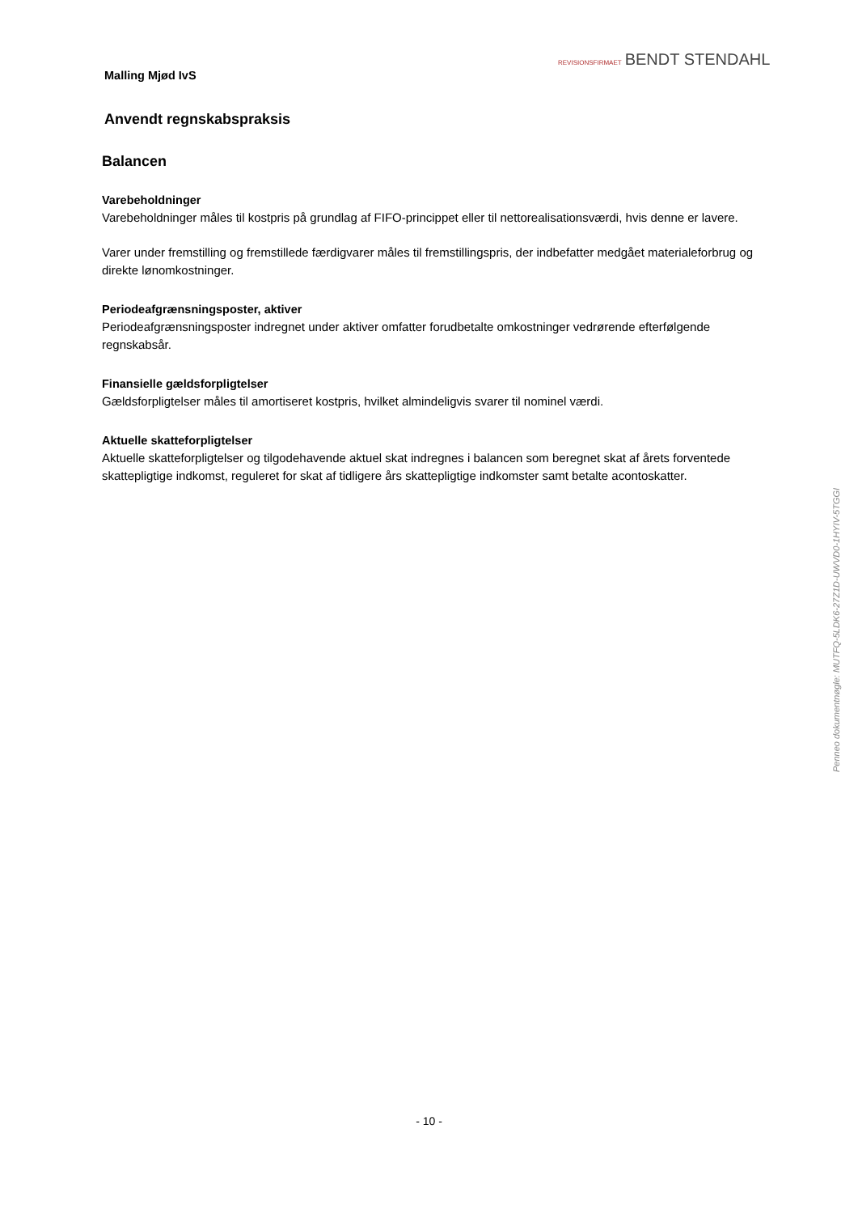REVISIONSFIRMAET BENDT STENDAHL
Malling Mjød IvS
Anvendt regnskabspraksis
Balancen
Varebeholdninger
Varebeholdninger måles til kostpris på grundlag af FIFO-princippet eller til nettorealisationsværdi, hvis denne er lavere.
Varer under fremstilling og fremstillede færdigvarer måles til fremstillingspris, der indbefatter medgået materialeforbrug og direkte lønomkostninger.
Periodeafgrænsningsposter, aktiver
Periodeafgrænsningsposter indregnet under aktiver omfatter forudbetalte omkostninger vedrørende efterfølgende regnskabsår.
Finansielle gældsforpligtelser
Gældsforpligtelser måles til amortiseret kostpris, hvilket almindeligvis svarer til nominel værdi.
Aktuelle skatteforpligtelser
Aktuelle skatteforpligtelser og tilgodehavende aktuel skat indregnes i balancen som beregnet skat af årets forventede skattepligtige indkomst, reguleret for skat af tidligere års skattepligtige indkomster samt betalte acontoskatter.
Penneo dokumentnøgle: MUTFQ-5LDK6-27Z1D-UWVD0-1HYIV-5TGGI
- 10 -